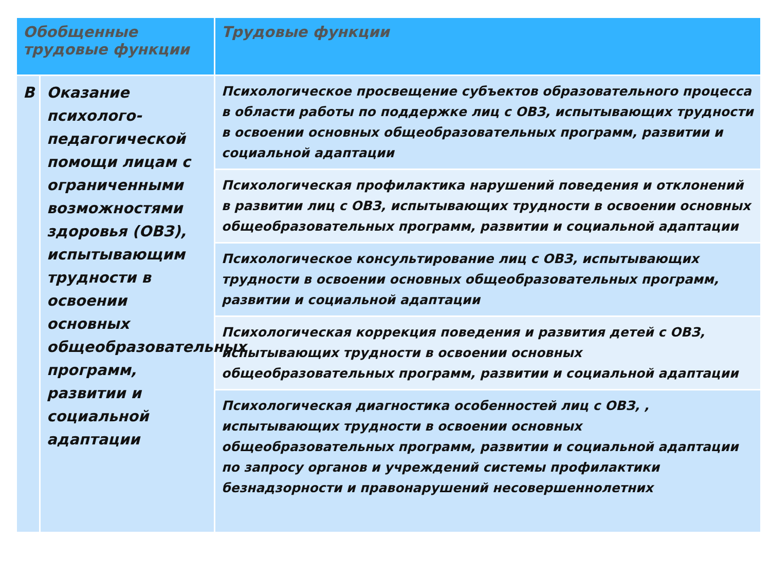| Обобщенные трудовые функции | | Трудовые функции |
| --- | --- | --- |
| В | Оказание психолого-педагогической помощи лицам с ограниченными возможностями здоровья (ОВЗ), испытывающим трудности в освоении основных общеобразовательных программ, развитии и социальной адаптации | Психологическое просвещение субъектов образовательного процесса в области работы по поддержке лиц с ОВЗ, испытывающих трудности в освоении основных общеобразовательных программ, развитии и социальной адаптации |
| | | Психологическая профилактика нарушений поведения и отклонений в развитии лиц с ОВЗ, испытывающих трудности в освоении основных общеобразовательных программ, развитии и социальной адаптации |
| | | Психологическое консультирование лиц с ОВЗ, испытывающих трудности в освоении основных общеобразовательных программ, развитии и социальной адаптации |
| | | Психологическая коррекция поведения и развития детей с ОВЗ, испытывающих трудности в освоении основных общеобразовательных программ, развитии и социальной адаптации |
| | | Психологическая диагностика особенностей лиц с ОВЗ, , испытывающих трудности в освоении основных общеобразовательных программ, развитии и социальной адаптации по запросу органов и учреждений системы профилактики безнадзорности и правонарушений несовершеннолетних |